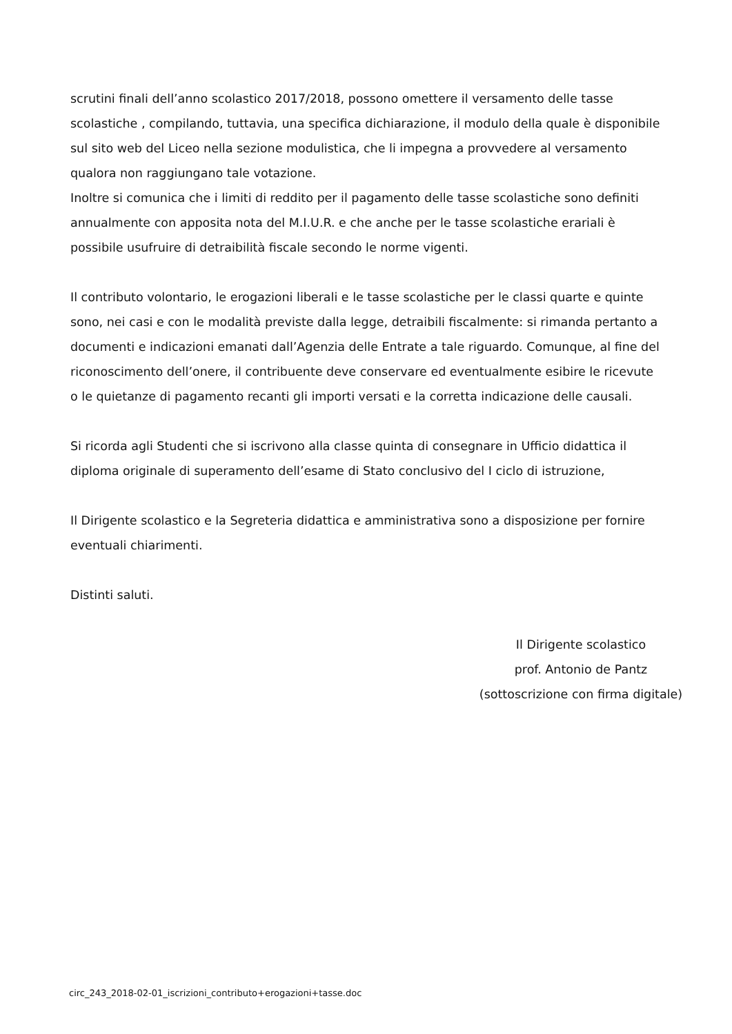scrutini finali dell’anno scolastico 2017/2018, possono omettere il versamento delle tasse scolastiche , compilando, tuttavia, una specifica dichiarazione, il modulo della quale è disponibile sul sito web del Liceo nella sezione modulistica, che li impegna a provvedere al versamento qualora non raggiungano tale votazione.
Inoltre si comunica che i limiti di reddito per il pagamento delle tasse scolastiche sono definiti annualmente con apposita nota del M.I.U.R. e che anche per le tasse scolastiche erariali è possibile usufruire di detraibilità fiscale secondo le norme vigenti.
Il contributo volontario, le erogazioni liberali e le tasse scolastiche per le classi quarte e quinte sono, nei casi e con le modalità previste dalla legge, detraibili fiscalmente: si rimanda pertanto a documenti e indicazioni emanati dall’Agenzia delle Entrate a tale riguardo. Comunque, al fine del riconoscimento dell’onere, il contribuente deve conservare ed eventualmente esibire le ricevute o le quietanze di pagamento recanti gli importi versati e la corretta indicazione delle causali.
Si ricorda agli Studenti che si iscrivono alla classe quinta di consegnare in Ufficio didattica il diploma originale di superamento dell’esame di Stato conclusivo del I ciclo di istruzione,
Il Dirigente scolastico e la Segreteria didattica e amministrativa sono a disposizione per fornire eventuali chiarimenti.
Distinti saluti.
Il Dirigente scolastico
prof. Antonio de Pantz
(sottoscrizione con firma digitale)
circ_243_2018-02-01_iscrizioni_contributo+erogazioni+tasse.doc